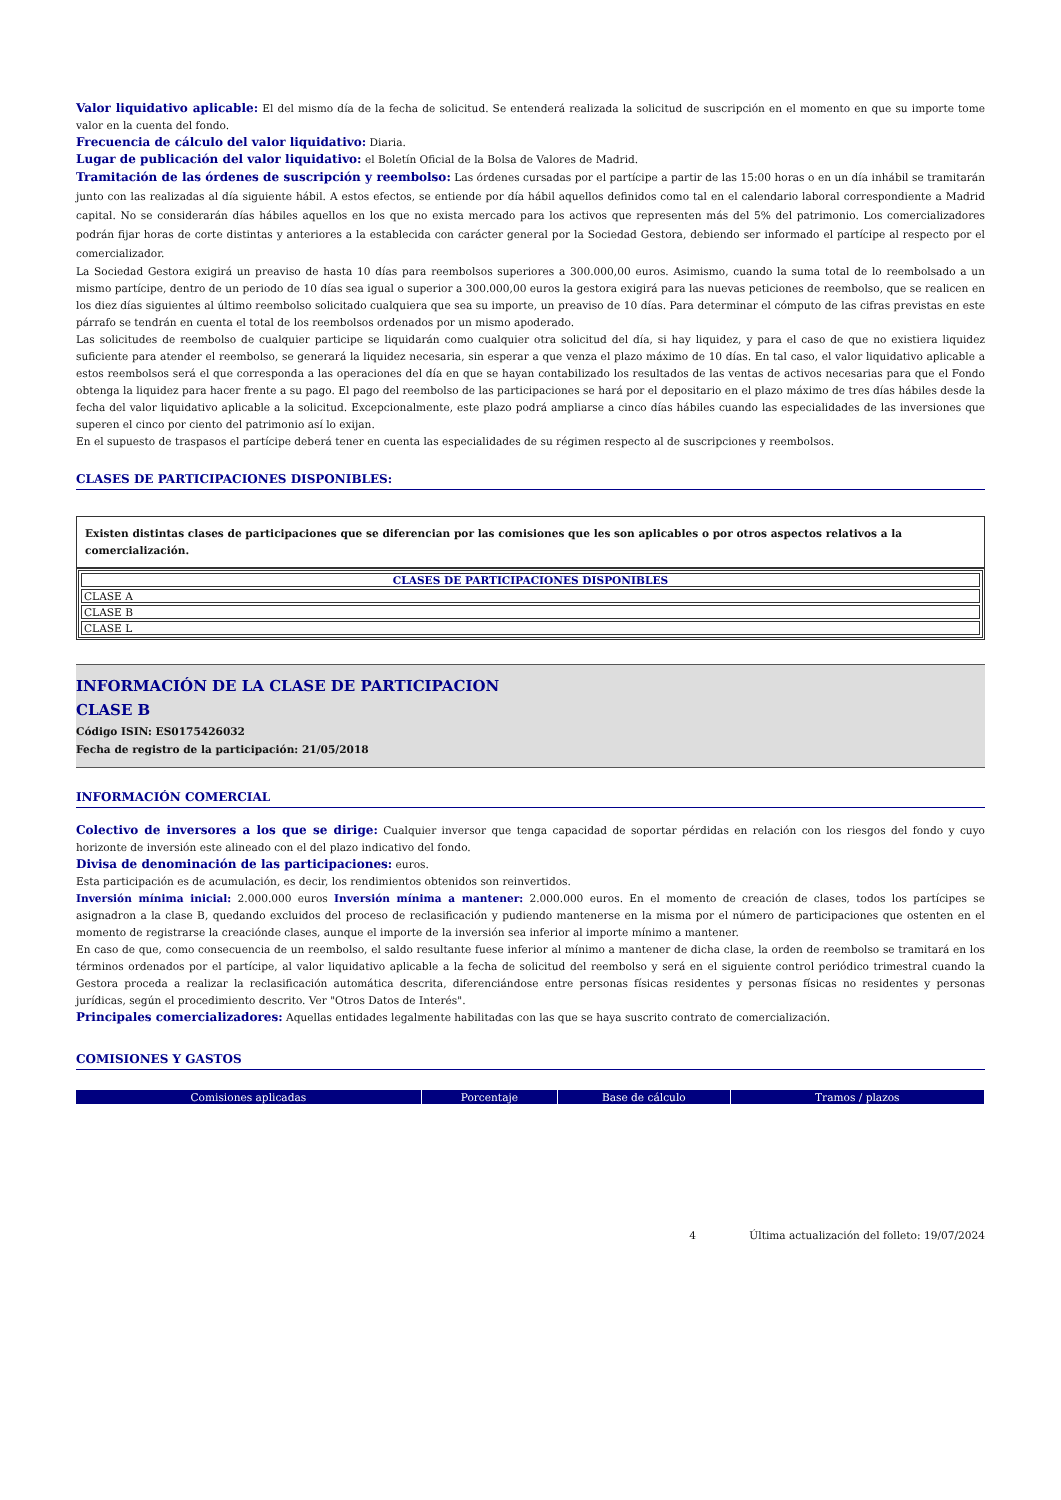Valor liquidativo aplicable: El del mismo día de la fecha de solicitud. Se entenderá realizada la solicitud de suscripción en el momento en que su importe tome valor en la cuenta del fondo.
Frecuencia de cálculo del valor liquidativo: Diaria.
Lugar de publicación del valor liquidativo: el Boletín Oficial de la Bolsa de Valores de Madrid.
Tramitación de las órdenes de suscripción y reembolso: Las órdenes cursadas por el partícipe a partir de las 15:00 horas o en un día inhábil se tramitarán junto con las realizadas al día siguiente hábil. A estos efectos, se entiende por día hábil aquellos definidos como tal en el calendario laboral correspondiente a Madrid capital. No se considerarán días hábiles aquellos en los que no exista mercado para los activos que representen más del 5% del patrimonio. Los comercializadores podrán fijar horas de corte distintas y anteriores a la establecida con carácter general por la Sociedad Gestora, debiendo ser informado el partícipe al respecto por el comercializador.
La Sociedad Gestora exigirá un preaviso de hasta 10 días para reembolsos superiores a 300.000,00 euros. Asimismo, cuando la suma total de lo reembolsado a un mismo partícipe, dentro de un periodo de 10 días sea igual o superior a 300.000,00 euros la gestora exigirá para las nuevas peticiones de reembolso, que se realicen en los diez días siguientes al último reembolso solicitado cualquiera que sea su importe, un preaviso de 10 días. Para determinar el cómputo de las cifras previstas en este párrafo se tendrán en cuenta el total de los reembolsos ordenados por un mismo apoderado.
Las solicitudes de reembolso de cualquier participe se liquidarán como cualquier otra solicitud del día, si hay liquidez, y para el caso de que no existiera liquidez suficiente para atender el reembolso, se generará la liquidez necesaria, sin esperar a que venza el plazo máximo de 10 días. En tal caso, el valor liquidativo aplicable a estos reembolsos será el que corresponda a las operaciones del día en que se hayan contabilizado los resultados de las ventas de activos necesarias para que el Fondo obtenga la liquidez para hacer frente a su pago. El pago del reembolso de las participaciones se hará por el depositario en el plazo máximo de tres días hábiles desde la fecha del valor liquidativo aplicable a la solicitud. Excepcionalmente, este plazo podrá ampliarse a cinco días hábiles cuando las especialidades de las inversiones que superen el cinco por ciento del patrimonio así lo exijan.
En el supuesto de traspasos el partícipe deberá tener en cuenta las especialidades de su régimen respecto al de suscripciones y reembolsos.
CLASES DE PARTICIPACIONES DISPONIBLES:
Existen distintas clases de participaciones que se diferencian por las comisiones que les son aplicables o por otros aspectos relativos a la comercialización.
| CLASES DE PARTICIPACIONES DISPONIBLES |
| --- |
| CLASE A |
| CLASE B |
| CLASE L |
INFORMACIÓN DE LA CLASE DE PARTICIPACION
CLASE B
Código ISIN: ES0175426032
Fecha de registro de la participación: 21/05/2018
INFORMACIÓN COMERCIAL
Colectivo de inversores a los que se dirige: Cualquier inversor que tenga capacidad de soportar pérdidas en relación con los riesgos del fondo y cuyo horizonte de inversión este alineado con el del plazo indicativo del fondo.
Divisa de denominación de las participaciones: euros.
Esta participación es de acumulación, es decir, los rendimientos obtenidos son reinvertidos.
Inversión mínima inicial: 2.000.000 euros Inversión mínima a mantener: 2.000.000 euros. En el momento de creación de clases, todos los partícipes se asignadron a la clase B, quedando excluidos del proceso de reclasificación y pudiendo mantenerse en la misma por el número de participaciones que ostenten en el momento de registrarse la creaciónde clases, aunque el importe de la inversión sea inferior al importe mínimo a mantener.
En caso de que, como consecuencia de un reembolso, el saldo resultante fuese inferior al mínimo a mantener de dicha clase, la orden de reembolso se tramitará en los términos ordenados por el partícipe, al valor liquidativo aplicable a la fecha de solicitud del reembolso y será en el siguiente control periódico trimestral cuando la Gestora proceda a realizar la reclasificación automática descrita, diferenciándose entre personas físicas residentes y personas físicas no residentes y personas jurídicas, según el procedimiento descrito. Ver "Otros Datos de Interés".
Principales comercializadores: Aquellas entidades legalmente habilitadas con las que se haya suscrito contrato de comercialización.
COMISIONES Y GASTOS
| Comisiones aplicadas | Porcentaje | Base de cálculo | Tramos / plazos |
| --- | --- | --- | --- |
4 Última actualización del folleto: 19/07/2024